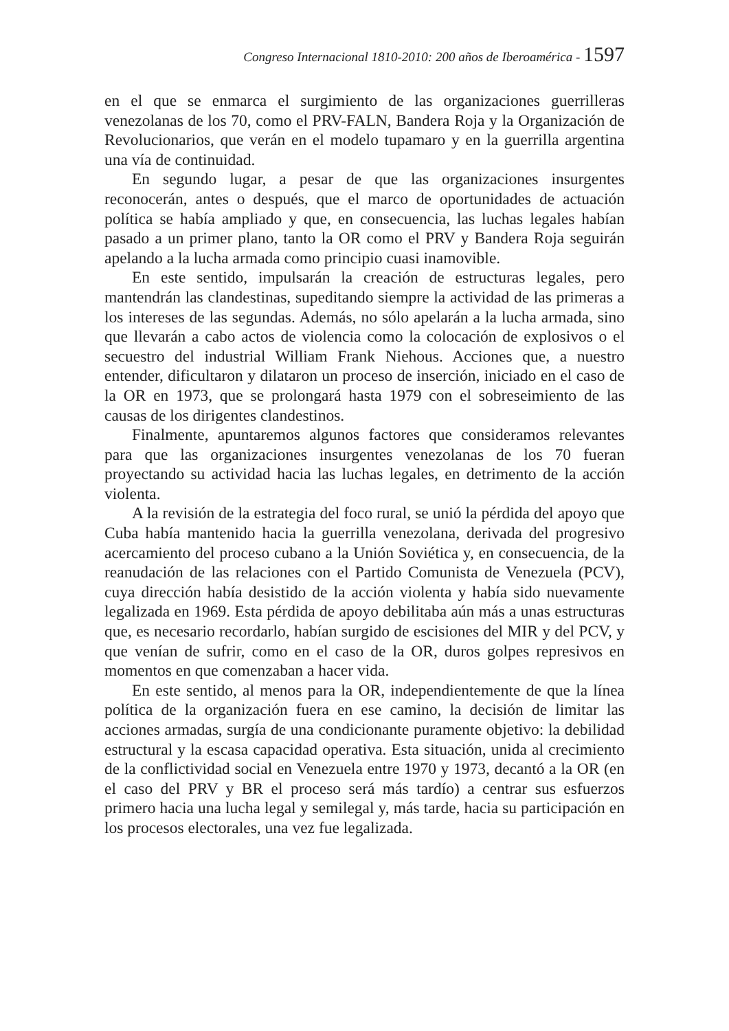Congreso Internacional 1810-2010: 200 años de Iberoamérica - 1597
en el que se enmarca el surgimiento de las organizaciones guerrilleras venezolanas de los 70, como el PRV-FALN, Bandera Roja y la Organización de Revolucionarios, que verán en el modelo tupamaro y en la guerrilla argentina una vía de continuidad.
En segundo lugar, a pesar de que las organizaciones insurgentes reconocerán, antes o después, que el marco de oportunidades de actuación política se había ampliado y que, en consecuencia, las luchas legales habían pasado a un primer plano, tanto la OR como el PRV y Bandera Roja seguirán apelando a la lucha armada como principio cuasi inamovible.
En este sentido, impulsarán la creación de estructuras legales, pero mantendrán las clandestinas, supeditando siempre la actividad de las primeras a los intereses de las segundas. Además, no sólo apelarán a la lucha armada, sino que llevarán a cabo actos de violencia como la colocación de explosivos o el secuestro del industrial William Frank Niehous. Acciones que, a nuestro entender, dificultaron y dilataron un proceso de inserción, iniciado en el caso de la OR en 1973, que se prolongará hasta 1979 con el sobreseimiento de las causas de los dirigentes clandestinos.
Finalmente, apuntaremos algunos factores que consideramos relevantes para que las organizaciones insurgentes venezolanas de los 70 fueran proyectando su actividad hacia las luchas legales, en detrimento de la acción violenta.
A la revisión de la estrategia del foco rural, se unió la pérdida del apoyo que Cuba había mantenido hacia la guerrilla venezolana, derivada del progresivo acercamiento del proceso cubano a la Unión Soviética y, en consecuencia, de la reanudación de las relaciones con el Partido Comunista de Venezuela (PCV), cuya dirección había desistido de la acción violenta y había sido nuevamente legalizada en 1969. Esta pérdida de apoyo debilitaba aún más a unas estructuras que, es necesario recordarlo, habían surgido de escisiones del MIR y del PCV, y que venían de sufrir, como en el caso de la OR, duros golpes represivos en momentos en que comenzaban a hacer vida.
En este sentido, al menos para la OR, independientemente de que la línea política de la organización fuera en ese camino, la decisión de limitar las acciones armadas, surgía de una condicionante puramente objetivo: la debilidad estructural y la escasa capacidad operativa. Esta situación, unida al crecimiento de la conflictividad social en Venezuela entre 1970 y 1973, decantó a la OR (en el caso del PRV y BR el proceso será más tardío) a centrar sus esfuerzos primero hacia una lucha legal y semilegal y, más tarde, hacia su participación en los procesos electorales, una vez fue legalizada.